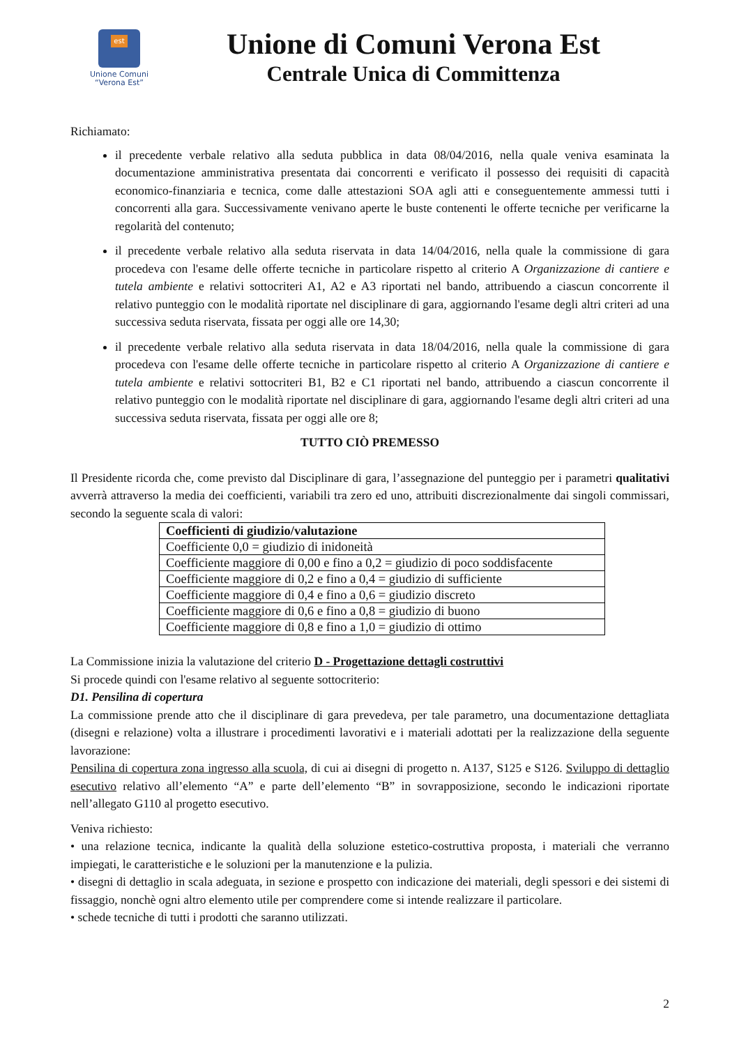est
Unione Comuni
“Verona Est”
Unione di Comuni Verona Est
Centrale Unica di Committenza
Richiamato:
il precedente verbale relativo alla seduta pubblica in data 08/04/2016, nella quale veniva esaminata la documentazione amministrativa presentata dai concorrenti e verificato il possesso dei requisiti di capacità economico-finanziaria e tecnica, come dalle attestazioni SOA agli atti e conseguentemente ammessi tutti i concorrenti alla gara. Successivamente venivano aperte le buste contenenti le offerte tecniche per verificarne la regolarità del contenuto;
il precedente verbale relativo alla seduta riservata in data 14/04/2016, nella quale la commissione di gara procedeva con l'esame delle offerte tecniche in particolare rispetto al criterio A Organizzazione di cantiere e tutela ambiente e relativi sottocriteri A1, A2 e A3 riportati nel bando, attribuendo a ciascun concorrente il relativo punteggio con le modalità riportate nel disciplinare di gara, aggiornando l'esame degli altri criteri ad una successiva seduta riservata, fissata per oggi alle ore 14,30;
il precedente verbale relativo alla seduta riservata in data 18/04/2016, nella quale la commissione di gara procedeva con l'esame delle offerte tecniche in particolare rispetto al criterio A Organizzazione di cantiere e tutela ambiente e relativi sottocriteri B1, B2 e C1 riportati nel bando, attribuendo a ciascun concorrente il relativo punteggio con le modalità riportate nel disciplinare di gara, aggiornando l'esame degli altri criteri ad una successiva seduta riservata, fissata per oggi alle ore 8;
TUTTO CIÒ PREMESSO
Il Presidente ricorda che, come previsto dal Disciplinare di gara, l’assegnazione del punteggio per i parametri qualitativi avverrà attraverso la media dei coefficienti, variabili tra zero ed uno, attribuiti discrezionalmente dai singoli commissari, secondo la seguente scala di valori:
| Coefficienti di giudizio/valutazione |
| --- |
| Coefficiente 0,0 = giudizio di inidoneità |
| Coefficiente maggiore di 0,00 e fino a 0,2 = giudizio di poco soddisfacente |
| Coefficiente maggiore di 0,2 e fino a 0,4 = giudizio di sufficiente |
| Coefficiente maggiore di 0,4 e fino a 0,6 = giudizio discreto |
| Coefficiente maggiore di 0,6 e fino a 0,8 = giudizio di buono |
| Coefficiente maggiore di 0,8 e fino a 1,0 = giudizio di ottimo |
La Commissione inizia la valutazione del criterio D - Progettazione dettagli costruttivi
Si procede quindi con l'esame relativo al seguente sottocriterio:
D1. Pensilina di copertura
La commissione prende atto che il disciplinare di gara prevedeva, per tale parametro, una documentazione dettagliata (disegni e relazione) volta a illustrare i procedimenti lavorativi e i materiali adottati per la realizzazione della seguente lavorazione:
Pensilina di copertura zona ingresso alla scuola, di cui ai disegni di progetto n. A137, S125 e S126. Sviluppo di dettaglio esecutivo relativo all’elemento “A” e parte dell’elemento “B” in sovrapposizione, secondo le indicazioni riportate nell’allegato G110 al progetto esecutivo.
Veniva richiesto:
• una relazione tecnica, indicante la qualità della soluzione estetico-costruttiva proposta, i materiali che verranno impiegati, le caratteristiche e le soluzioni per la manutenzione e la pulizia.
• disegni di dettaglio in scala adeguata, in sezione e prospetto con indicazione dei materiali, degli spessori e dei sistemi di fissaggio, nonchè ogni altro elemento utile per comprendere come si intende realizzare il particolare.
• schede tecniche di tutti i prodotti che saranno utilizzati.
2